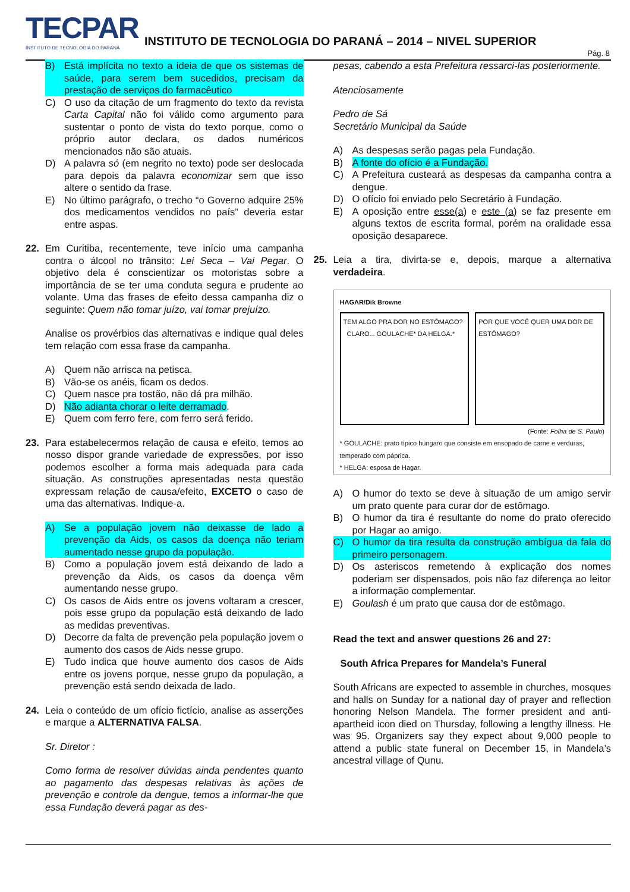TECPAR
INSTITUTO DE TECNOLOGIA DO PARANÁ
INSTITUTO DE TECNOLOGIA DO PARANÁ – 2014 – NIVEL SUPERIOR
Pág. 8
B) Está implícita no texto a ideia de que os sistemas de saúde, para serem bem sucedidos, precisam da prestação de serviços do farmacêutico
C) O uso da citação de um fragmento do texto da revista Carta Capital não foi válido como argumento para sustentar o ponto de vista do texto porque, como o próprio autor declara, os dados numéricos mencionados não são atuais.
D) A palavra só (em negrito no texto) pode ser deslocada para depois da palavra economizar sem que isso altere o sentido da frase.
E) No último parágrafo, o trecho “o Governo adquire 25% dos medicamentos vendidos no país” deveria estar entre aspas.
22. Em Curitiba, recentemente, teve início uma campanha contra o álcool no trânsito: Lei Seca – Vai Pegar. O objetivo dela é conscientizar os motoristas sobre a importância de se ter uma conduta segura e prudente ao volante. Uma das frases de efeito dessa campanha diz o seguinte: Quem não tomar juízo, vai tomar prejuízo.
Analise os provérbios das alternativas e indique qual deles tem relação com essa frase da campanha.
A) Quem não arrisca na petisca.
B) Vão-se os anéis, ficam os dedos.
C) Quem nasce pra tostão, não dá pra milhão.
D) Não adianta chorar o leite derramado.
E) Quem com ferro fere, com ferro será ferido.
23. Para estabelecermos relação de causa e efeito, temos ao nosso dispor grande variedade de expressões, por isso podemos escolher a forma mais adequada para cada situação. As construções apresentadas nesta questão expressam relação de causa/efeito, EXCETO o caso de uma das alternativas. Indique-a.
A) Se a população jovem não deixasse de lado a prevenção da Aids, os casos da doença não teriam aumentado nesse grupo da população.
B) Como a população jovem está deixando de lado a prevenção da Aids, os casos da doença vêm aumentando nesse grupo.
C) Os casos de Aids entre os jovens voltaram a crescer, pois esse grupo da população está deixando de lado as medidas preventivas.
D) Decorre da falta de prevenção pela população jovem o aumento dos casos de Aids nesse grupo.
E) Tudo indica que houve aumento dos casos de Aids entre os jovens porque, nesse grupo da população, a prevenção está sendo deixada de lado.
24. Leia o conteúdo de um ofício fictício, analise as asserções e marque a ALTERNATIVA FALSA.
Sr. Diretor :
Como forma de resolver dúvidas ainda pendentes quanto ao pagamento das despesas relativas às ações de prevenção e controle da dengue, temos a informar-lhe que essa Fundação deverá pagar as des-
pesas, cabendo a esta Prefeitura ressarci-las posteriormente.
Atenciosamente
Pedro de Sá
Secretário Municipal da Saúde
A) As despesas serão pagas pela Fundação.
B) A fonte do ofício é a Fundação.
C) A Prefeitura custeará as despesas da campanha contra a dengue.
D) O ofício foi enviado pelo Secretário à Fundação.
E) A oposição entre esse(a) e este (a) se faz presente em alguns textos de escrita formal, porém na oralidade essa oposição desaparece.
25. Leia a tira, divirta-se e, depois, marque a alternativa verdadeira.
HAGAR/Dik Browne
TEM ALGO PRA DOR NO ESTÔMAGO? CLARO... GOULACHE* DA HELGA.*
POR QUE VOCÊ QUER UMA DOR DE ESTÔMAGO?
(Fonte: Folha de S. Paulo)
* GOULACHE: prato típico húngaro que consiste em ensopado de carne e verduras, temperado com páprica.
* HELGA: esposa de Hagar.
A) O humor do texto se deve à situação de um amigo servir um prato quente para curar dor de estômago.
B) O humor da tira é resultante do nome do prato oferecido por Hagar ao amigo.
C) O humor da tira resulta da construção ambígua da fala do primeiro personagem.
D) Os asteriscos remetendo à explicação dos nomes poderiam ser dispensados, pois não faz diferença ao leitor a informação complementar.
E) Goulash é um prato que causa dor de estômago.
Read the text and answer questions 26 and 27:
South Africa Prepares for Mandela’s Funeral
South Africans are expected to assemble in churches, mosques and halls on Sunday for a national day of prayer and reflection honoring Nelson Mandela. The former president and anti-apartheid icon died on Thursday, following a lengthy illness. He was 95. Organizers say they expect about 9,000 people to attend a public state funeral on December 15, in Mandela’s ancestral village of Qunu.